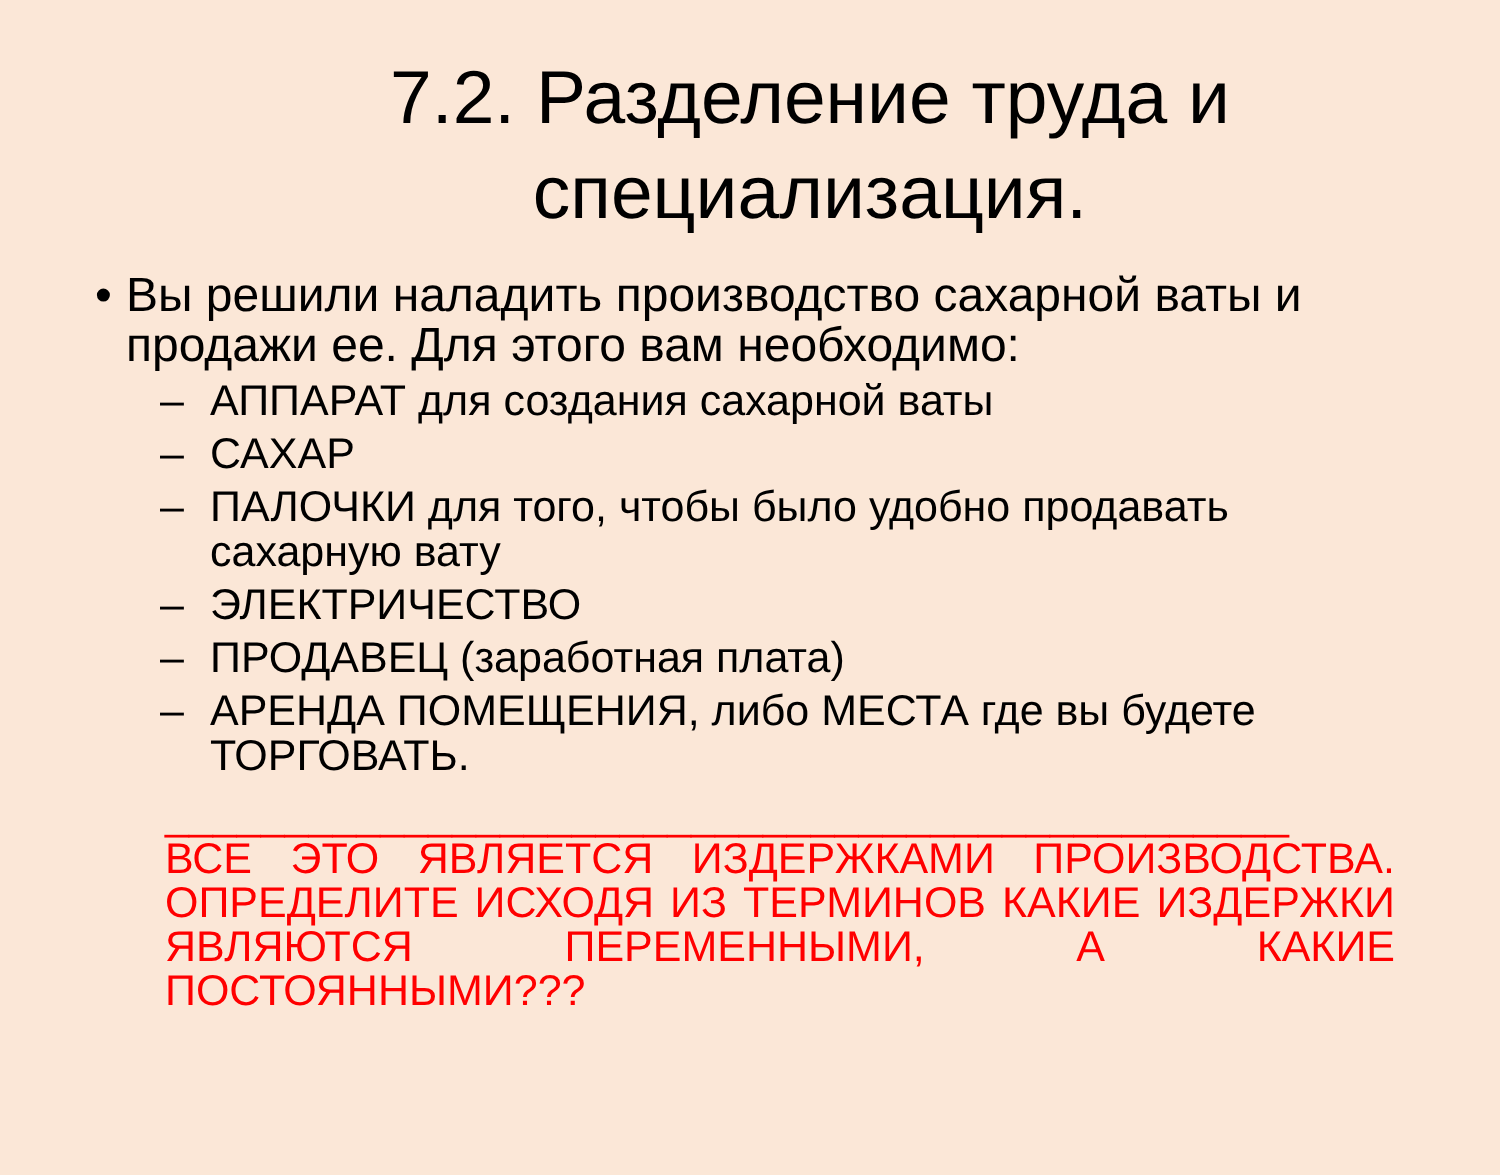7.2. Разделение труда и
специализация.
• Вы решили наладить производство сахарной ваты и продажи ее. Для этого вам необходимо:
– АППАРАТ для создания сахарной ваты
– САХАР
– ПАЛОЧКИ для того, чтобы было удобно продавать сахарную вату
– ЭЛЕКТРИЧЕСТВО
– ПРОДАВЕЦ (заработная плата)
– АРЕНДА ПОМЕЩЕНИЯ, либо МЕСТА где вы будете ТОРГОВАТЬ.
_______________________________________________
ВСЕ ЭТО ЯВЛЯЕТСЯ ИЗДЕРЖКАМИ ПРОИЗВОДСТВА. ОПРЕДЕЛИТЕ ИСХОДЯ ИЗ ТЕРМИНОВ КАКИЕ ИЗДЕРЖКИ ЯВЛЯЮТСЯ ПЕРЕМЕННЫМИ, А КАКИЕ ПОСТОЯННЫМИ???